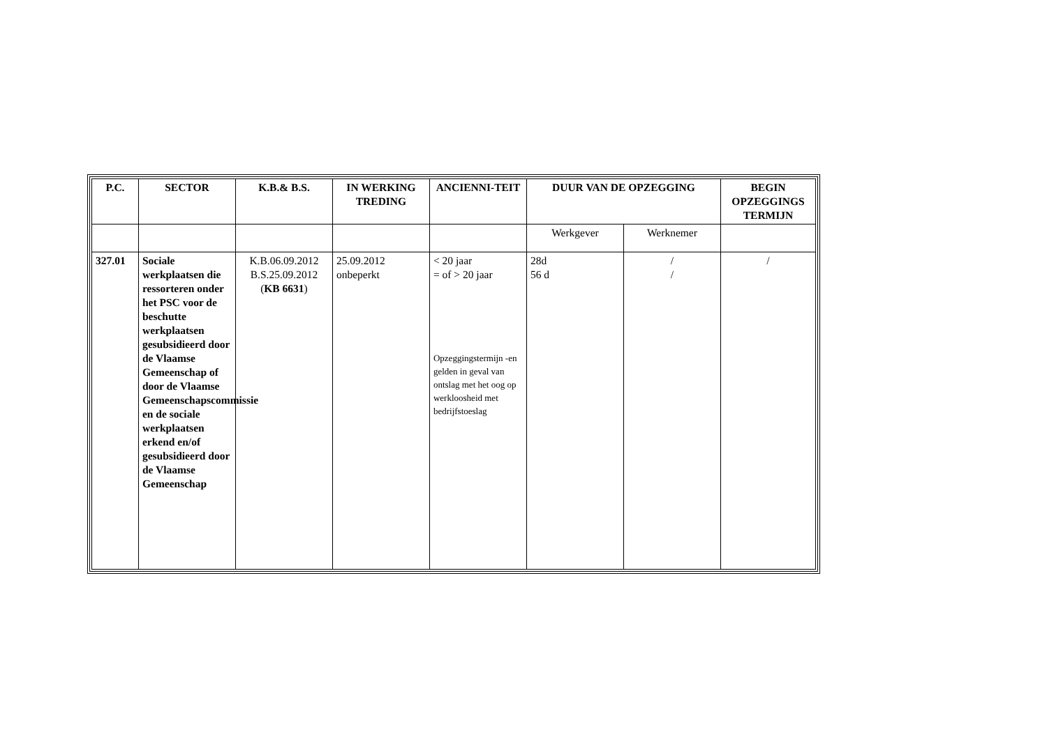| P.C. | SECTOR | K.B.& B.S. | IN WERKING TREDING | ANCIENNI-TEIT | DUUR VAN DE OPZEGGING | | BEGIN OPZEGGINGS TERMIJN |
| --- | --- | --- | --- | --- | --- | --- | --- |
| | | | | | Werkgever | Werknemer | |
| 327.01 | Sociale werkplaatsen die ressorteren onder het PSC voor de beschutte werkplaatsen gesubsidieerd door de Vlaamse Gemeenschap of door de Vlaamse Gemeenschapscommissie en de sociale werkplaatsen erkend en/of gesubsidieerd door de Vlaamse Gemeenschap | K.B.06.09.2012 B.S.25.09.2012 ( KB 6631 ) | 25.09.2012 onbeperkt | < 20 jaar = of > 20 jaar Opzeggingstermijn -en gelden in geval van ontslag met het oog op werkloosheid met bedrijfstoeslag | 28d 56 d | / / | / |